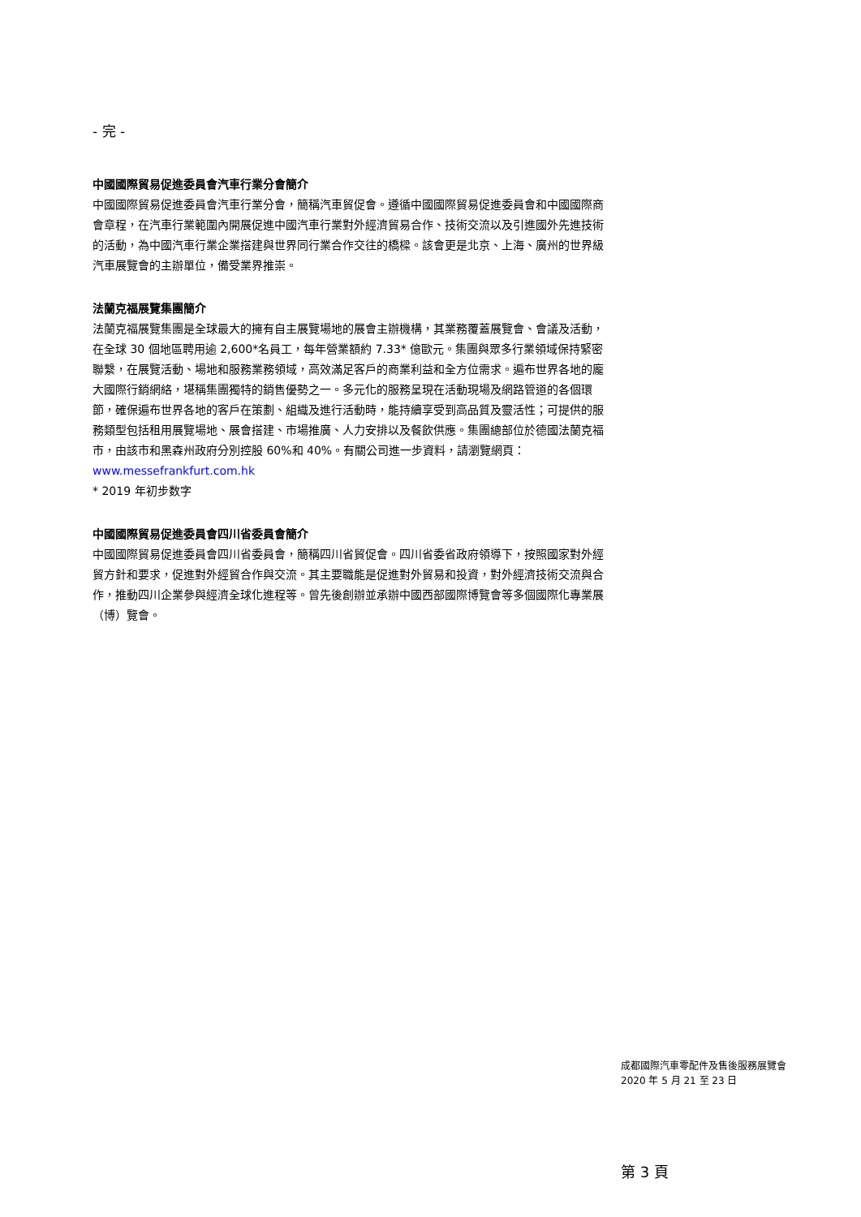- 完 -
中國國際貿易促進委員會汽車行業分會簡介
中國國際貿易促進委員會汽車行業分會，簡稱汽車貿促會。遵循中國國際貿易促進委員會和中國國際商會章程，在汽車行業範圍內開展促進中國汽車行業對外經濟貿易合作、技術交流以及引進國外先進技術的活動，為中國汽車行業企業搭建與世界同行業合作交往的橋樑。該會更是北京、上海、廣州的世界級汽車展覽會的主辦單位，備受業界推崇。
法蘭克福展覽集團簡介
法蘭克福展覽集團是全球最大的擁有自主展覽場地的展會主辦機構，其業務覆蓋展覽會、會議及活動，在全球 30 個地區聘用逾 2,600*名員工，每年營業額約 7.33* 億歐元。集團與眾多行業領域保持緊密聯繫，在展覽活動、場地和服務業務領域，高效滿足客戶的商業利益和全方位需求。遍布世界各地的龐大國際行銷網絡，堪稱集團獨特的銷售優勢之一。多元化的服務呈現在活動現場及網路管道的各個環節，確保遍布世界各地的客戶在策劃、組織及進行活動時，能持續享受到高品質及靈活性；可提供的服務類型包括租用展覽場地、展會搭建、市場推廣、人力安排以及餐飲供應。集團總部位於德國法蘭克福市，由該市和黑森州政府分別控股 60%和 40%。有關公司進一步資料，請瀏覽網頁：www.messefrankfurt.com.hk
* 2019 年初步数字
中國國際貿易促進委員會四川省委員會簡介
中國國際貿易促進委員會四川省委員會，簡稱四川省貿促會。四川省委省政府領導下，按照國家對外經貿方針和要求，促進對外經貿合作與交流。其主要職能是促進對外貿易和投資，對外經濟技術交流與合作，推動四川企業參與經濟全球化進程等。曾先後創辦並承辦中國西部國際博覽會等多個國際化專業展（博）覽會。
成都國際汽車零配件及售後服務展覽會
2020 年 5 月 21 至 23 日
第 3 頁